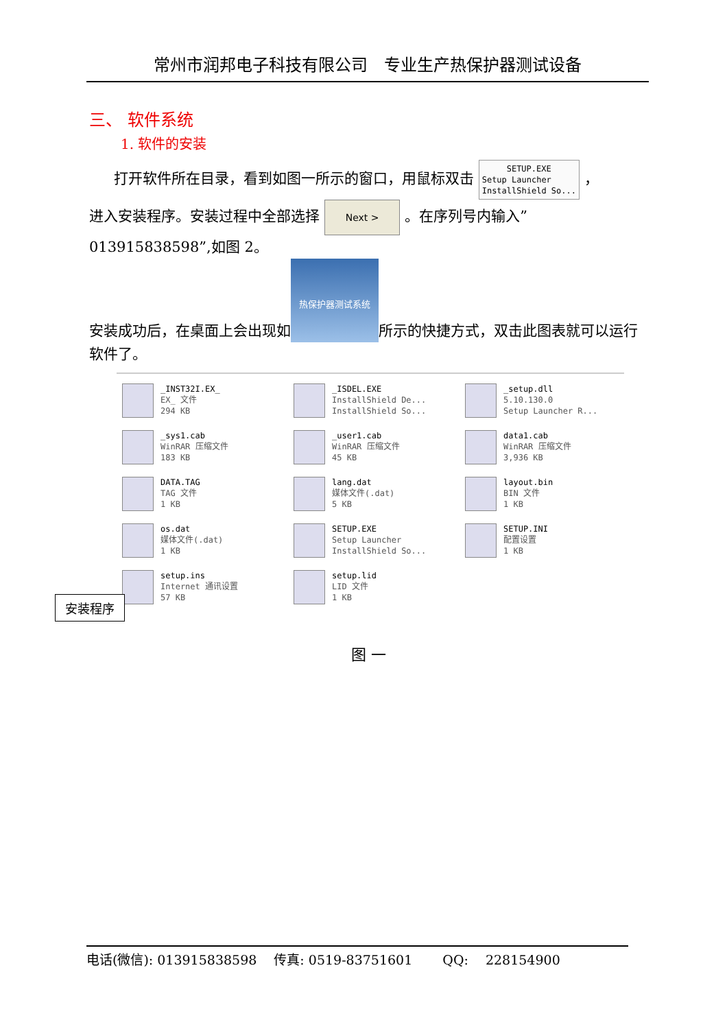常州市润邦电子科技有限公司　专业生产热保护器测试设备
三、 软件系统
1. 软件的安装
打开软件所在目录，看到如图一所示的窗口，用鼠标双击 SETUP.EXE
Setup Launcher
InstallShield So... ，
进入安装程序。安装过程中全部选择 Next > 。在序列号内输入”013915838598”,如图 2。
安装成功后，在桌面上会出现如 热保护器测试系统 所示的快捷方式，双击此图表就可以运行软件了。
_INST32I.EX_
EX_ 文件
294 KB
_ISDEL.EXE
InstallShield De...
InstallShield So...
_setup.dll
5.10.130.0
Setup Launcher R...
_sys1.cab
WinRAR 压缩文件
183 KB
_user1.cab
WinRAR 压缩文件
45 KB
data1.cab
WinRAR 压缩文件
3,936 KB
DATA.TAG
TAG 文件
1 KB
lang.dat
媒体文件(.dat)
5 KB
layout.bin
BIN 文件
1 KB
os.dat
媒体文件(.dat)
1 KB
SETUP.EXE
Setup Launcher
InstallShield So...
SETUP.INI
配置设置
1 KB
setup.ins
Internet 通讯设置
57 KB
setup.lid
LID 文件
1 KB
安装程序
图 一
电话(微信): 013915838598 　传真: 0519-83751601 　　QQ: 　228154900